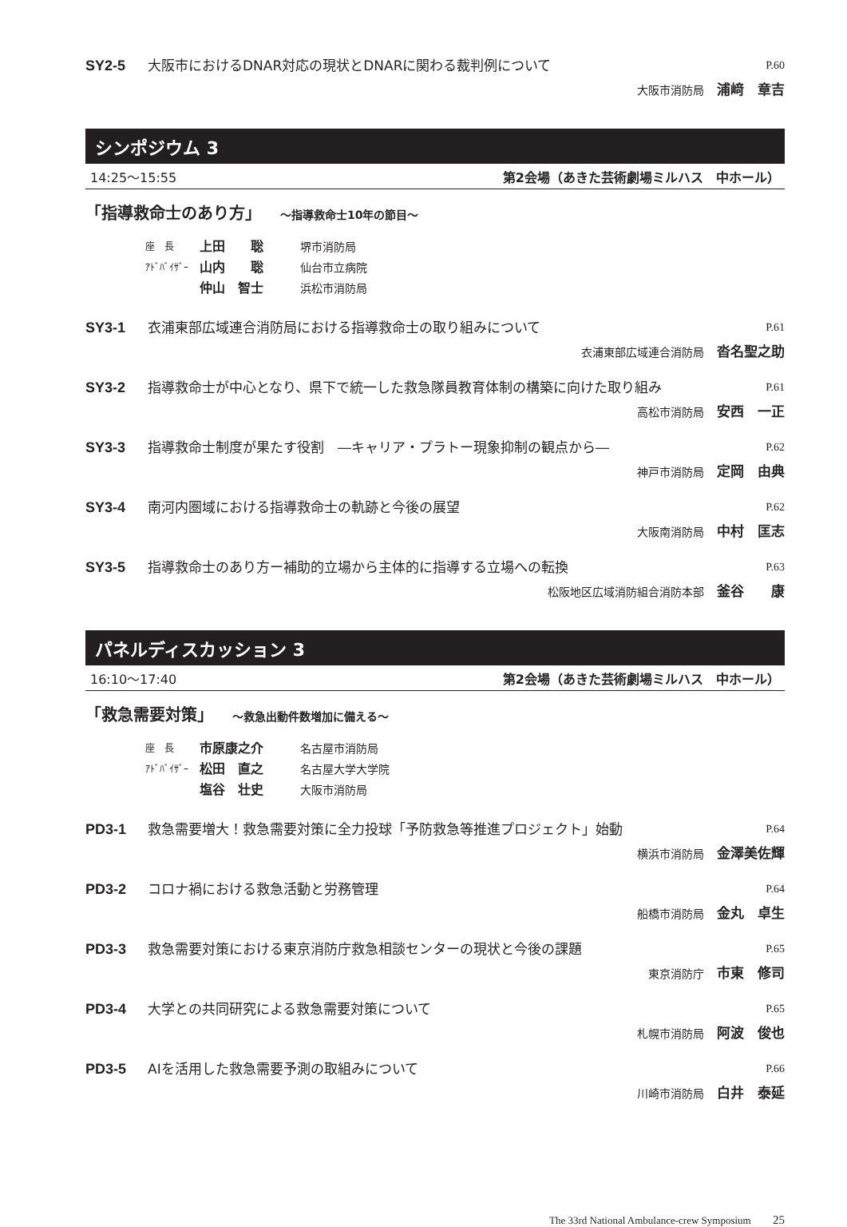SY2-5 大阪市におけるDNAR対応の現状とDNARに関わる裁判例について P.60
大阪市消防局 浦﨑　章吉
シンポジウム 3
14:25～15:55 第2会場（あきた芸術劇場ミルハス　中ホール）
「指導救命士のあり方」 ～指導救命士10年の節目～
座　長 上田　　聡 堺市消防局
ｱﾄﾞﾊﾞｲｻﾞｰ 山内　　聡 仙台市立病院
仲山　智士 浜松市消防局
SY3-1 衣浦東部広域連合消防局における指導救命士の取り組みについて P.61
衣浦東部広域連合消防局 沓名聖之助
SY3-2 指導救命士が中心となり、県下で統一した救急隊員教育体制の構築に向けた取り組み P.61
高松市消防局 安西　一正
SY3-3 指導救命士制度が果たす役割　―キャリア・プラトー現象抑制の観点から― P.62
神戸市消防局 定岡　由典
SY3-4 南河内圏域における指導救命士の軌跡と今後の展望 P.62
大阪南消防局 中村　匡志
SY3-5 指導救命士のあり方ー補助的立場から主体的に指導する立場への転換 P.63
松阪地区広域消防組合消防本部 釜谷　　康
パネルディスカッション 3
16:10～17:40 第2会場（あきた芸術劇場ミルハス　中ホール）
「救急需要対策」 ～救急出動件数増加に備える～
座　長 市原康之介 名古屋市消防局
ｱﾄﾞﾊﾞｲｻﾞｰ 松田　直之 名古屋大学大学院
塩谷　壮史 大阪市消防局
PD3-1 救急需要増大！救急需要対策に全力投球「予防救急等推進プロジェクト」始動 P.64
横浜市消防局 金澤美佐輝
PD3-2 コロナ禍における救急活動と労務管理 P.64
船橋市消防局 金丸　卓生
PD3-3 救急需要対策における東京消防庁救急相談センターの現状と今後の課題 P.65
東京消防庁 市東　修司
PD3-4 大学との共同研究による救急需要対策について P.65
札幌市消防局 阿波　俊也
PD3-5 AIを活用した救急需要予測の取組みについて P.66
川崎市消防局 白井　泰延
The 33rd National Ambulance-crew Symposium 25